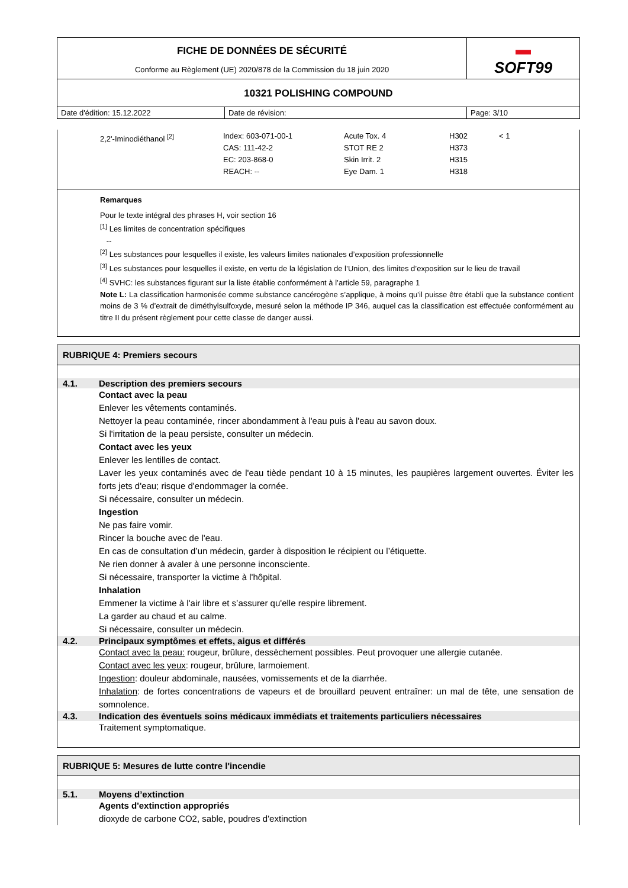| FICHE DE DONNÉES DE SÉCURITÉ Conforme au Règlement (UE) 2020/878 de la Commission du 18 juin 2020 | | ▬ SOFT99 |
| 10321 POLISHING COMPOUND | | |
| Date d'édition: 15.12.2022 | Date de révision: | Page: 3/10 |
| 2,2'-Iminodiéthanol <sup>[2]</sup> | Index: 603-071-00-1 CAS: 111-42-2 EC: 203-868-0 REACH: -- | Acute Tox. 4 STOT RE 2 Skin Irrit. 2 Eye Dam. 1 | H302 H373 H315 H318 | < 1 |
Remarques
Pour le texte intégral des phrases H, voir section 16
<sup>[1]</sup> Les limites de concentration spécifiques
--
<sup>[2]</sup> Les substances pour lesquelles il existe, les valeurs limites nationales d’exposition professionnelle
<sup>[3]</sup> Les substances pour lesquelles il existe, en vertu de la législation de l’Union, des limites d’exposition sur le lieu de travail
<sup>[4]</sup> SVHC: les substances figurant sur la liste établie conformément à l’article 59, paragraphe 1
Note L: La classification harmonisée comme substance cancérogène s’applique, à moins qu’il puisse être établi que la substance contient moins de 3 % d’extrait de diméthylsulfoxyde, mesuré selon la méthode IP 346, auquel cas la classification est effectuée conformément au titre II du présent règlement pour cette classe de danger aussi.
RUBRIQUE 4: Premiers secours
4.1. Description des premiers secours
Contact avec la peau
Enlever les vêtements contaminés.
Nettoyer la peau contaminée, rincer abondamment à l'eau puis à l'eau au savon doux.
Si l'irritation de la peau persiste, consulter un médecin.
Contact avec les yeux
Enlever les lentilles de contact.
Laver les yeux contaminés avec de l'eau tiède pendant 10 à 15 minutes, les paupières largement ouvertes. Éviter les forts jets d'eau; risque d'endommager la cornée.
Si nécessaire, consulter un médecin.
Ingestion
Ne pas faire vomir.
Rincer la bouche avec de l'eau.
En cas de consultation d’un médecin, garder à disposition le récipient ou l’étiquette.
Ne rien donner à avaler à une personne inconsciente.
Si nécessaire, transporter la victime à l'hôpital.
Inhalation
Emmener la victime à l'air libre et s’assurer qu'elle respire librement.
La garder au chaud et au calme.
Si nécessaire, consulter un médecin.
4.2. Principaux symptômes et effets, aigus et différés
Contact avec la peau: rougeur, brûlure, dessèchement possibles. Peut provoquer une allergie cutanée.
Contact avec les yeux: rougeur, brûlure, larmoiement.
Ingestion: douleur abdominale, nausées, vomissements et de la diarrhée.
Inhalation: de fortes concentrations de vapeurs et de brouillard peuvent entraîner: un mal de tête, une sensation de somnolence.
4.3. Indication des éventuels soins médicaux immédiats et traitements particuliers nécessaires
Traitement symptomatique.
RUBRIQUE 5: Mesures de lutte contre l'incendie
5.1. Moyens d’extinction
Agents d'extinction appropriés
dioxyde de carbone CO2, sable, poudres d'extinction